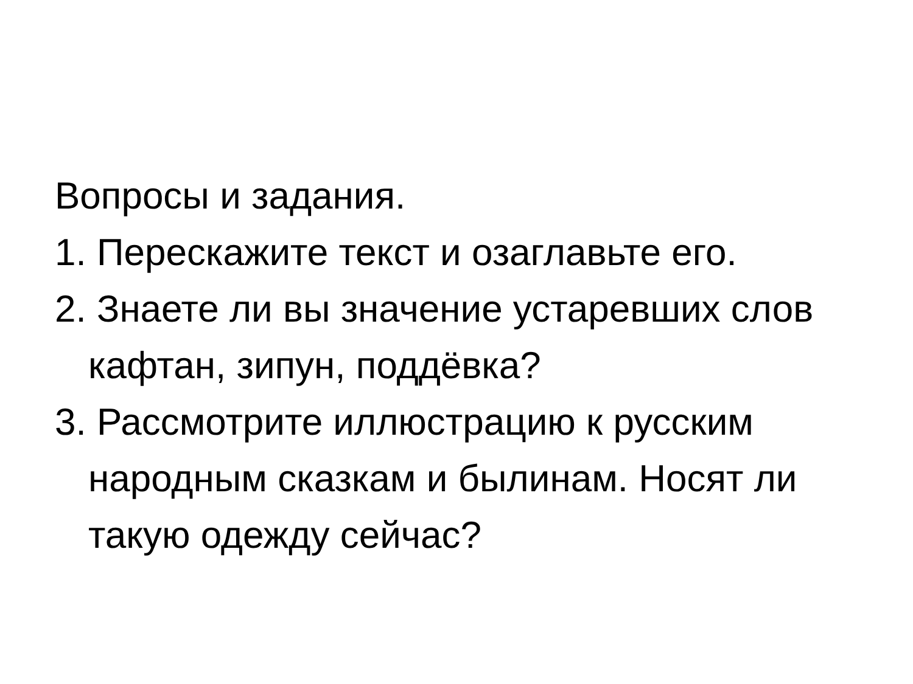Вопросы и задания.
1. Перескажите текст и озаглавьте его.
2. Знаете ли вы значение устаревших слов кафтан, зипун, поддёвка?
3. Рассмотрите иллюстрацию к русским народным сказкам и былинам. Носят ли такую одежду сейчас?